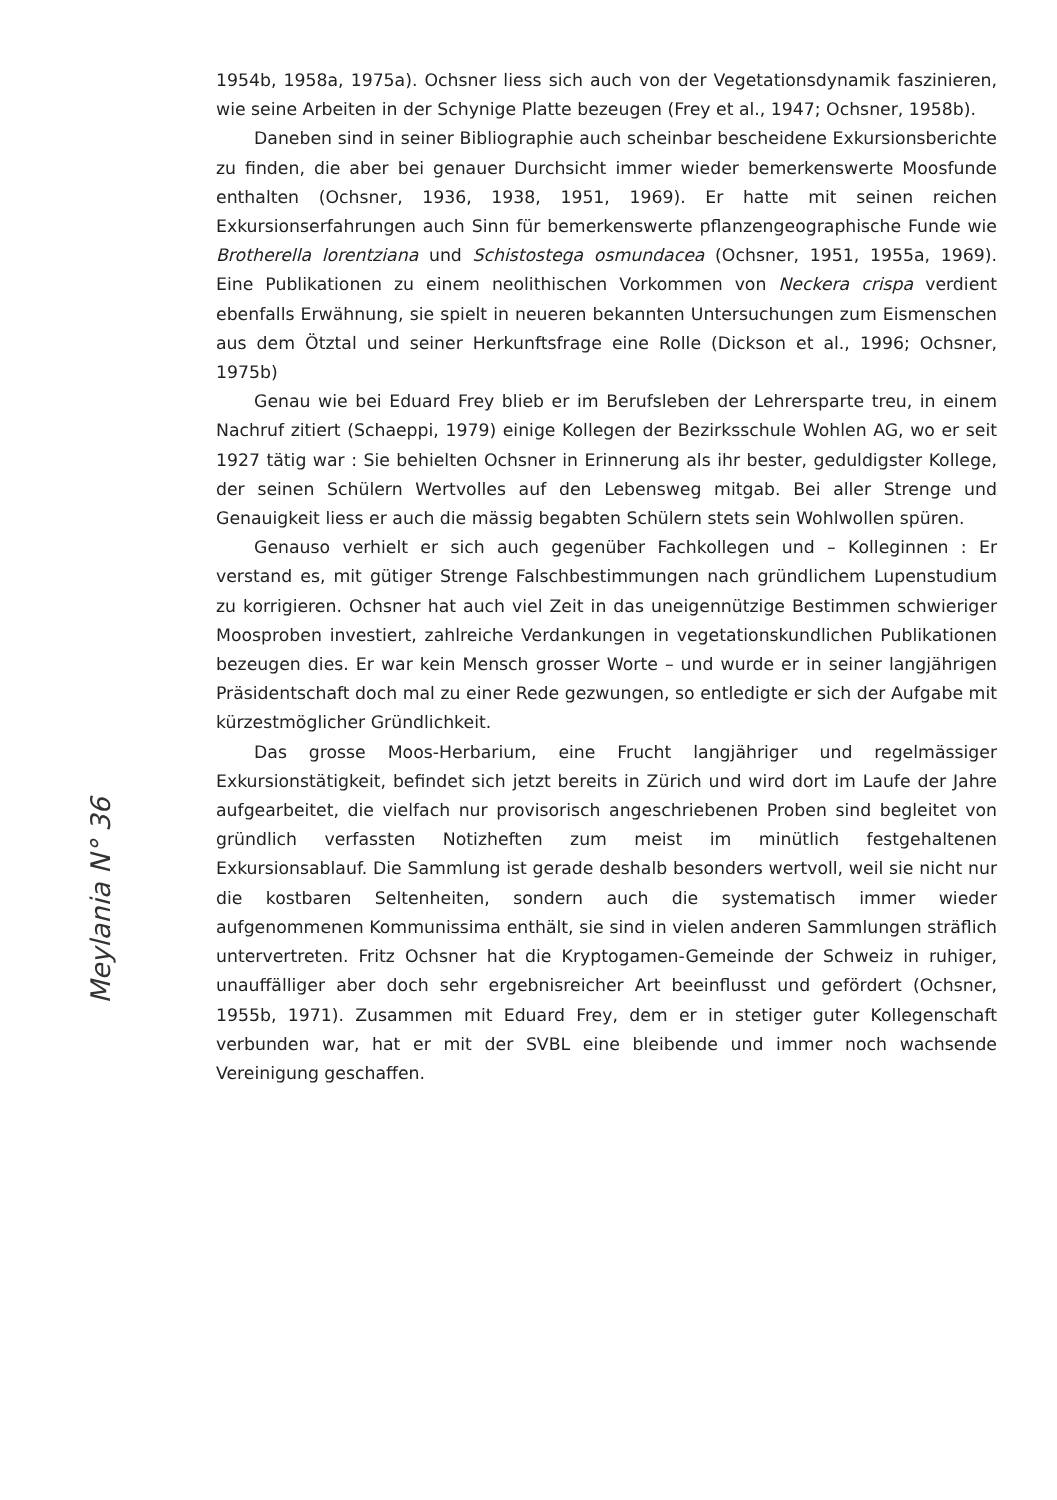1954b, 1958a, 1975a). Ochsner liess sich auch von der Vegetationsdynamik faszinieren, wie seine Arbeiten in der Schynige Platte bezeugen (Frey et al., 1947; Ochsner, 1958b).
Daneben sind in seiner Bibliographie auch scheinbar bescheidene Exkursionsberichte zu finden, die aber bei genauer Durchsicht immer wieder bemerkenswerte Moosfunde enthalten (Ochsner, 1936, 1938, 1951, 1969). Er hatte mit seinen reichen Exkursionserfahrungen auch Sinn für bemerkenswerte pflanzengeographische Funde wie Brotherella lorentziana und Schistostega osmundacea (Ochsner, 1951, 1955a, 1969). Eine Publikationen zu einem neolithischen Vorkommen von Neckera crispa verdient ebenfalls Erwähnung, sie spielt in neueren bekannten Untersuchungen zum Eismenschen aus dem Ötztal und seiner Herkunftsfrage eine Rolle (Dickson et al., 1996; Ochsner, 1975b)
Genau wie bei Eduard Frey blieb er im Berufsleben der Lehrersparte treu, in einem Nachruf zitiert (Schaeppi, 1979) einige Kollegen der Bezirksschule Wohlen AG, wo er seit 1927 tätig war : Sie behielten Ochsner in Erinnerung als ihr bester, geduldigster Kollege, der seinen Schülern Wertvolles auf den Lebensweg mitgab. Bei aller Strenge und Genauigkeit liess er auch die mässig begabten Schülern stets sein Wohlwollen spüren.
Genauso verhielt er sich auch gegenüber Fachkollegen und – Kolleginnen : Er verstand es, mit gütiger Strenge Falschbestimmungen nach gründlichem Lupenstudium zu korrigieren. Ochsner hat auch viel Zeit in das uneigennützige Bestimmen schwieriger Moosproben investiert, zahlreiche Verdankungen in vegetationskundlichen Publikationen bezeugen dies. Er war kein Mensch grosser Worte – und wurde er in seiner langjährigen Präsidentschaft doch mal zu einer Rede gezwungen, so entledigte er sich der Aufgabe mit kürzestmöglicher Gründlichkeit.
Das grosse Moos-Herbarium, eine Frucht langjähriger und regelmässiger Exkursionstätigkeit, befindet sich jetzt bereits in Zürich und wird dort im Laufe der Jahre aufgearbeitet, die vielfach nur provisorisch angeschriebenen Proben sind begleitet von gründlich verfassten Notizheften zum meist im minütlich festgehaltenen Exkursionsablauf. Die Sammlung ist gerade deshalb besonders wertvoll, weil sie nicht nur die kostbaren Seltenheiten, sondern auch die systematisch immer wieder aufgenommenen Kommunissima enthält, sie sind in vielen anderen Sammlungen sträflich untervertreten. Fritz Ochsner hat die Kryptogamen-Gemeinde der Schweiz in ruhiger, unauffälliger aber doch sehr ergebnisreicher Art beeinflusst und gefördert (Ochsner, 1955b, 1971). Zusammen mit Eduard Frey, dem er in stetiger guter Kollegenschaft verbunden war, hat er mit der SVBL eine bleibende und immer noch wachsende Vereinigung geschaffen.
Meylania N° 36